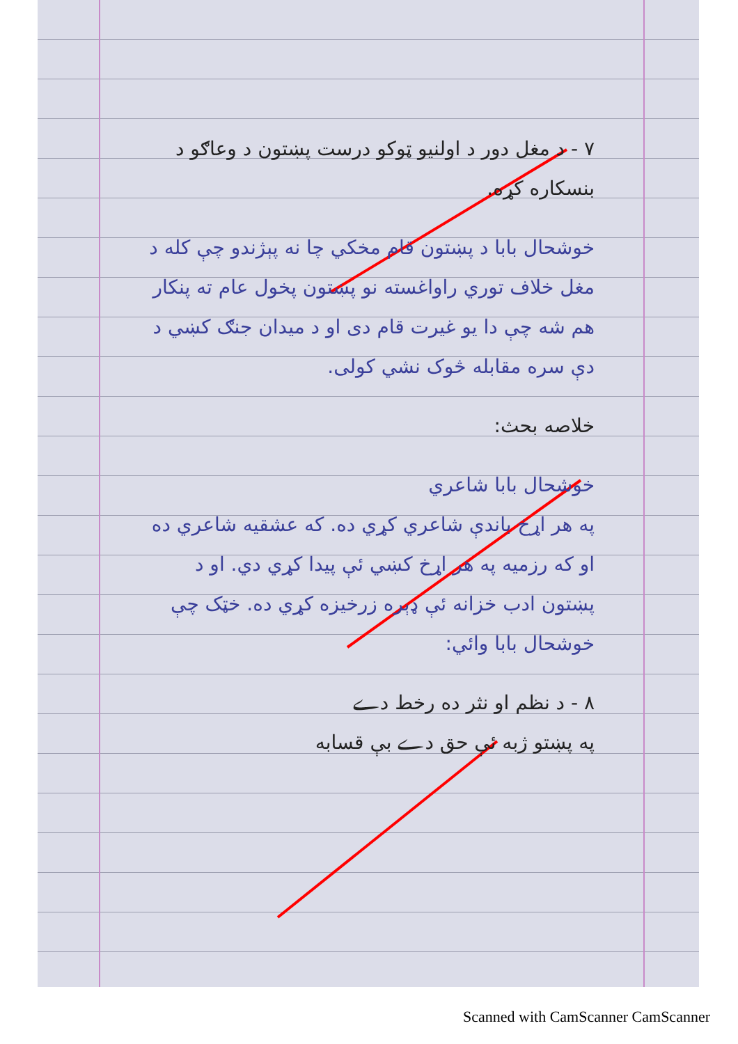۷ - د مغل دور د اولنیو ټوکو درست پښتون د وعاګو د بنسکاره کړه.
خوشحال بابا د پښتون قام مخکي چا نه پېژندو چې کله د مغل خلاف توري راواغسته نو پښتون پخول عام ته پنکار هم شه چې دا یو غیرت قام دی او د میدان جنګ کښي د دې سره مقابله څوک نشي کولی.
خلاصه بحث:
خوشحال بابا شاعري
په هر اړخ باندې شاعري کړي ده. که عشقیه شاعري ده او که رزمیه په هر اړخ کښي ئې پیدا کړي دي. او د پښتون ادب خزانه ئې ډېره زرخیزه کړي ده. خټک چې خوشحال بابا وائي:
۸ - د نظم او نثر ده رخط دے
په پښتو ژبه ئې حق دے بې قسابه
Scanned with CamScanner CamScanner